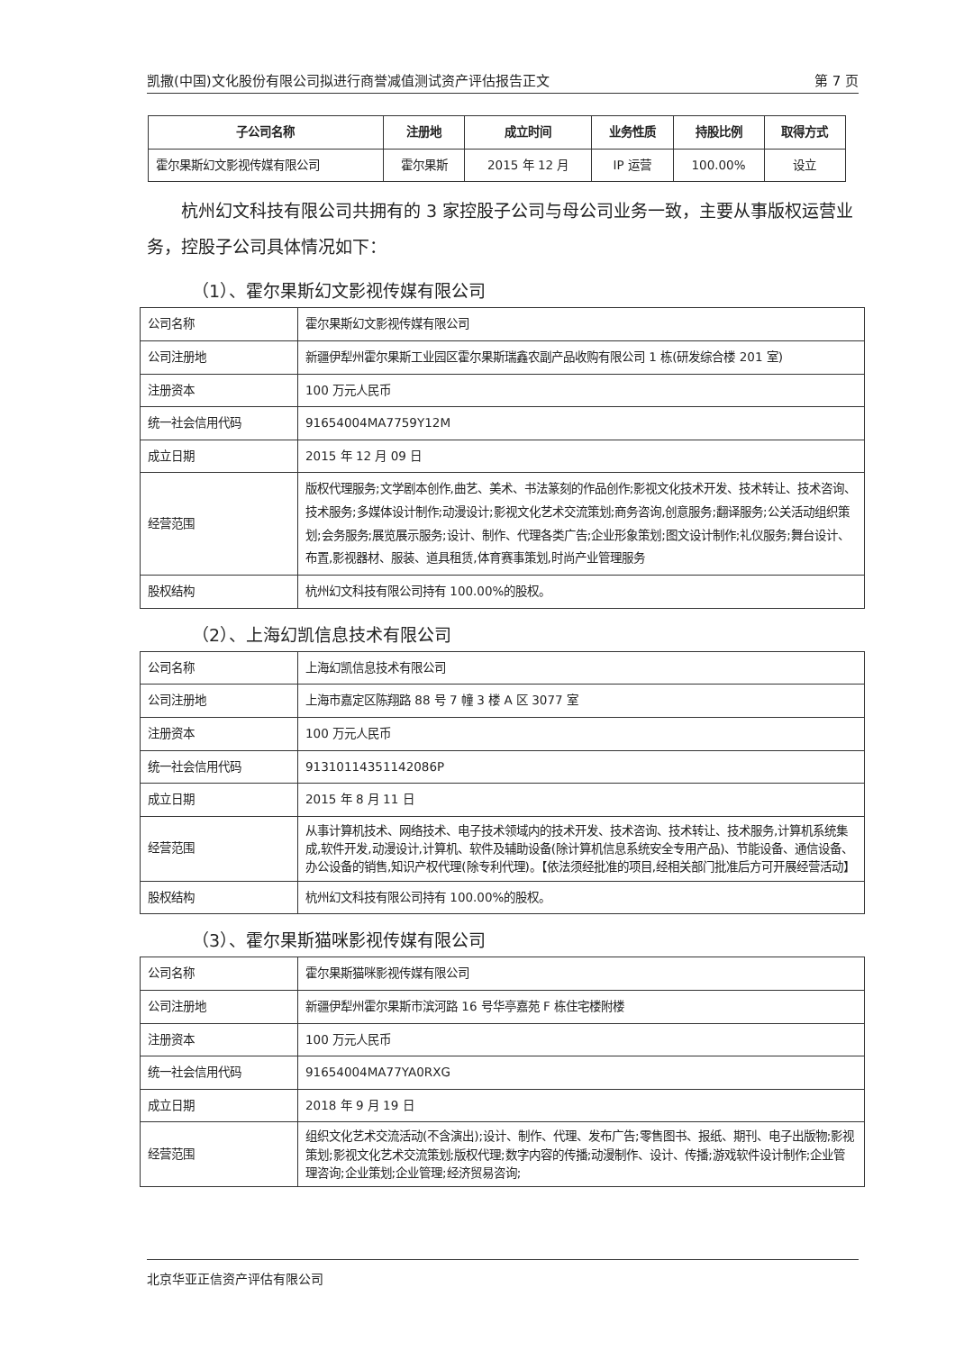凯撒(中国)文化股份有限公司拟进行商誉减值测试资产评估报告正文 第 7 页
| 子公司名称 | 注册地 | 成立时间 | 业务性质 | 持股比例 | 取得方式 |
| --- | --- | --- | --- | --- | --- |
| 霍尔果斯幻文影视传媒有限公司 | 霍尔果斯 | 2015 年 12 月 | IP 运营 | 100.00% | 设立 |
杭州幻文科技有限公司共拥有的 3 家控股子公司与母公司业务一致，主要从事版权运营业务，控股子公司具体情况如下：
（1）、霍尔果斯幻文影视传媒有限公司
| 公司名称 | 霍尔果斯幻文影视传媒有限公司 |
| 公司注册地 | 新疆伊犁州霍尔果斯工业园区霍尔果斯瑞鑫农副产品收购有限公司 1 栋(研发综合楼 201 室) |
| 注册资本 | 100 万元人民币 |
| 统一社会信用代码 | 91654004MA7759Y12M |
| 成立日期 | 2015 年 12 月 09 日 |
| 经营范围 | 版权代理服务;文学剧本创作,曲艺、美术、书法篆刻的作品创作;影视文化技术开发、技术转让、技术咨询、技术服务;多媒体设计制作;动漫设计;影视文化艺术交流策划;商务咨询,创意服务;翻译服务;公关活动组织策划;会务服务;展览展示服务;设计、制作、代理各类广告;企业形象策划;图文设计制作;礼仪服务;舞台设计、布置,影视器材、服装、道具租赁,体育赛事策划,时尚产业管理服务 |
| 股权结构 | 杭州幻文科技有限公司持有 100.00%的股权。 |
（2）、上海幻凯信息技术有限公司
| 公司名称 | 上海幻凯信息技术有限公司 |
| 公司注册地 | 上海市嘉定区陈翔路 88 号 7 幢 3 楼 A 区 3077 室 |
| 注册资本 | 100 万元人民币 |
| 统一社会信用代码 | 91310114351142086P |
| 成立日期 | 2015 年 8 月 11 日 |
| 经营范围 | 从事计算机技术、网络技术、电子技术领域内的技术开发、技术咨询、技术转让、技术服务,计算机系统集成,软件开发,动漫设计,计算机、软件及辅助设备(除计算机信息系统安全专用产品)、节能设备、通信设备、办公设备的销售,知识产权代理(除专利代理)。【依法须经批准的项目,经相关部门批准后方可开展经营活动】 |
| 股权结构 | 杭州幻文科技有限公司持有 100.00%的股权。 |
（3）、霍尔果斯猫咪影视传媒有限公司
| 公司名称 | 霍尔果斯猫咪影视传媒有限公司 |
| 公司注册地 | 新疆伊犁州霍尔果斯市滨河路 16 号华亭嘉苑 F 栋住宅楼附楼 |
| 注册资本 | 100 万元人民币 |
| 统一社会信用代码 | 91654004MA77YA0RXG |
| 成立日期 | 2018 年 9 月 19 日 |
| 经营范围 | 组织文化艺术交流活动(不含演出);设计、制作、代理、发布广告;零售图书、报纸、期刊、电子出版物;影视策划;影视文化艺术交流策划;版权代理;数字内容的传播;动漫制作、设计、传播;游戏软件设计制作;企业管理咨询;企业策划;企业管理;经济贸易咨询; |
北京华亚正信资产评估有限公司